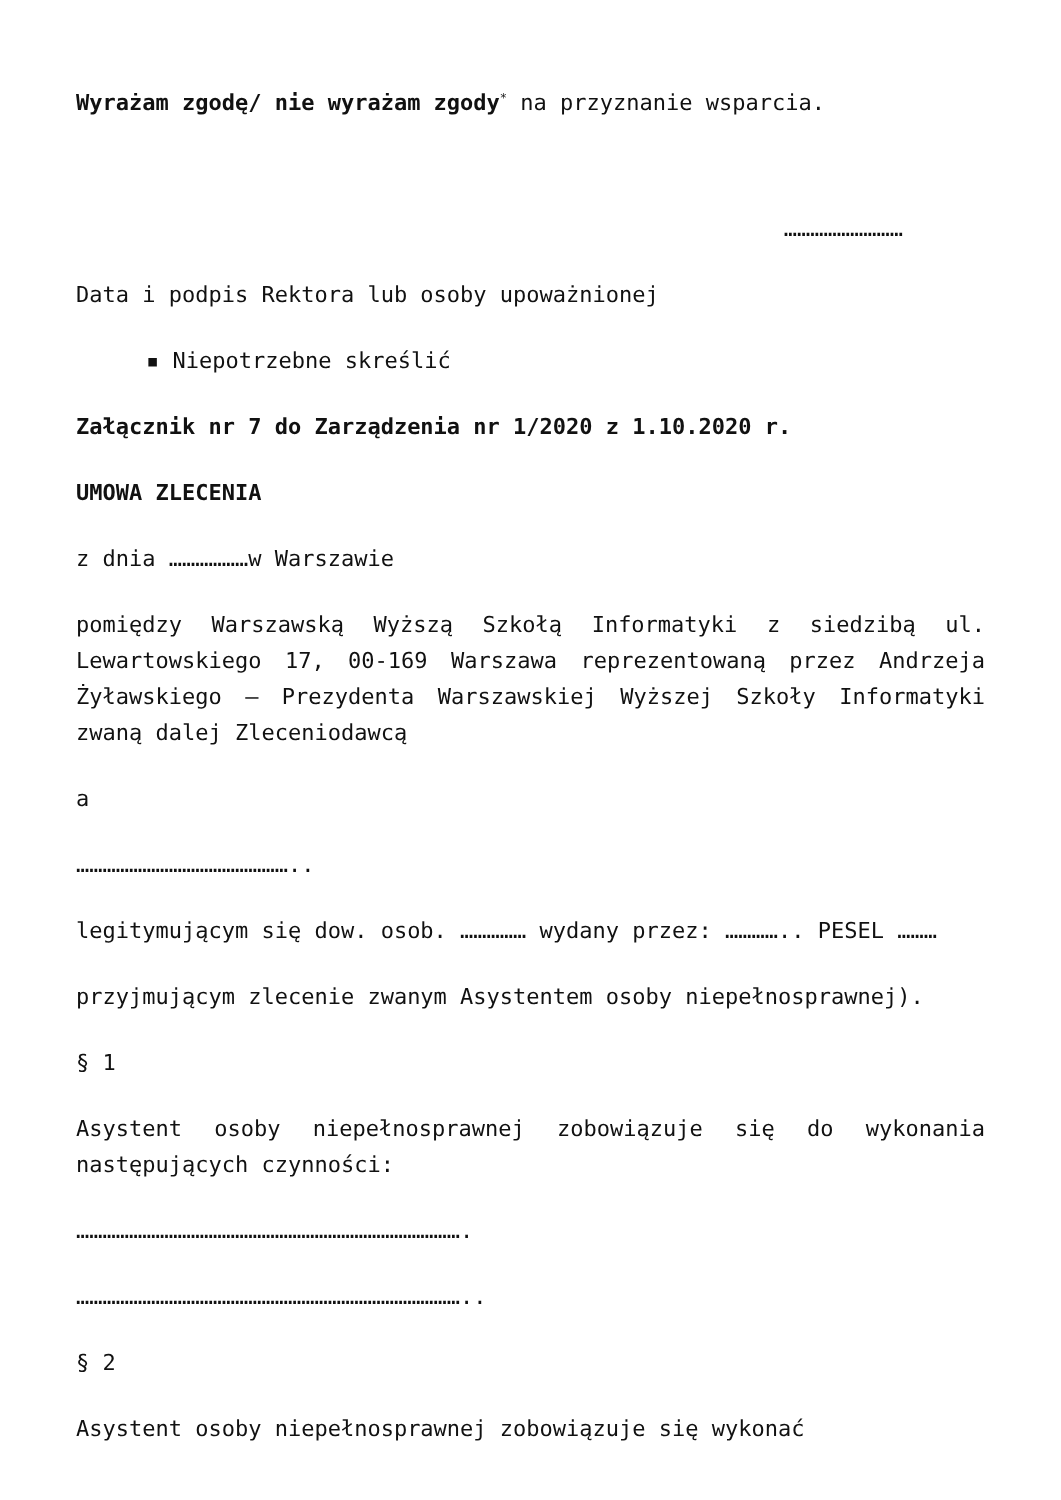Wyrażam zgodę/ nie wyrażam zgody<sup>*</sup> na przyznanie wsparcia.
………………………
Data i podpis Rektora lub osoby upoważnionej
▪ Niepotrzebne skreślić
Załącznik nr 7 do Zarządzenia nr 1/2020 z 1.10.2020 r.
UMOWA ZLECENIA
z dnia ………………w Warszawie
pomiędzy Warszawską Wyższą Szkołą Informatyki z siedzibą ul. Lewartowskiego 17, 00-169 Warszawa reprezentowaną przez Andrzeja Żyławskiego – Prezydenta Warszawskiej Wyższej Szkoły Informatyki zwaną dalej Zleceniodawcą
a
…………………………………………..
legitymującym się dow. osob. …………… wydany przez: ………….. PESEL ………
przyjmującym zlecenie zwanym Asystentem osoby niepełnosprawnej).
§ 1
Asystent osoby niepełnosprawnej zobowiązuje się do wykonania następujących czynności:
…………………………………………………………………………….
……………………………………………………………………………..
§ 2
Asystent osoby niepełnosprawnej zobowiązuje się wykonać